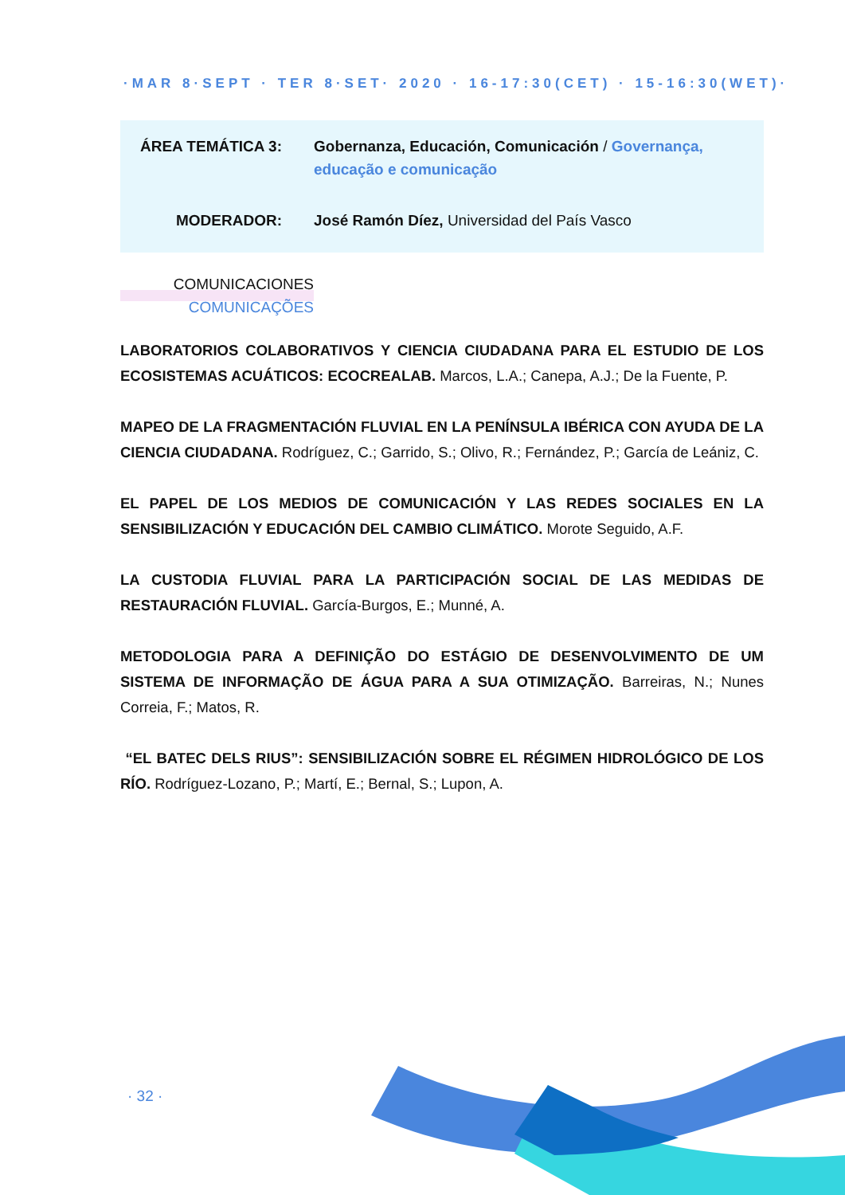·MAR 8·SEPT · TER 8·SET· 2020 · 16-17:30(CET) · 15-16:30(WET)·
ÁREA TEMÁTICA 3: Gobernanza, Educación, Comunicación / Governança, educação e comunicação
MODERADOR: José Ramón Díez, Universidad del País Vasco
COMUNICACIONES
COMUNICAÇÕES
LABORATORIOS COLABORATIVOS Y CIENCIA CIUDADANA PARA EL ESTUDIO DE LOS ECOSISTEMAS ACUÁTICOS: ECOCREALAB. Marcos, L.A.; Canepa, A.J.; De la Fuente, P.
MAPEO DE LA FRAGMENTACIÓN FLUVIAL EN LA PENÍNSULA IBÉRICA CON AYUDA DE LA CIENCIA CIUDADANA. Rodríguez, C.; Garrido, S.; Olivo, R.; Fernández, P.; García de Leániz, C.
EL PAPEL DE LOS MEDIOS DE COMUNICACIÓN Y LAS REDES SOCIALES EN LA SENSIBILIZACIÓN Y EDUCACIÓN DEL CAMBIO CLIMÁTICO. Morote Seguido, A.F.
LA CUSTODIA FLUVIAL PARA LA PARTICIPACIÓN SOCIAL DE LAS MEDIDAS DE RESTAURACIÓN FLUVIAL. García-Burgos, E.; Munné, A.
METODOLOGIA PARA A DEFINIÇÃO DO ESTÁGIO DE DESENVOLVIMENTO DE UM SISTEMA DE INFORMAÇÃO DE ÁGUA PARA A SUA OTIMIZAÇÃO. Barreiras, N.; Nunes Correia, F.; Matos, R.
“EL BATEC DELS RIUS”: SENSIBILIZACIÓN SOBRE EL RÉGIMEN HIDROLÓGICO DE LOS RÍO. Rodríguez-Lozano, P.; Martí, E.; Bernal, S.; Lupon, A.
· 32 ·